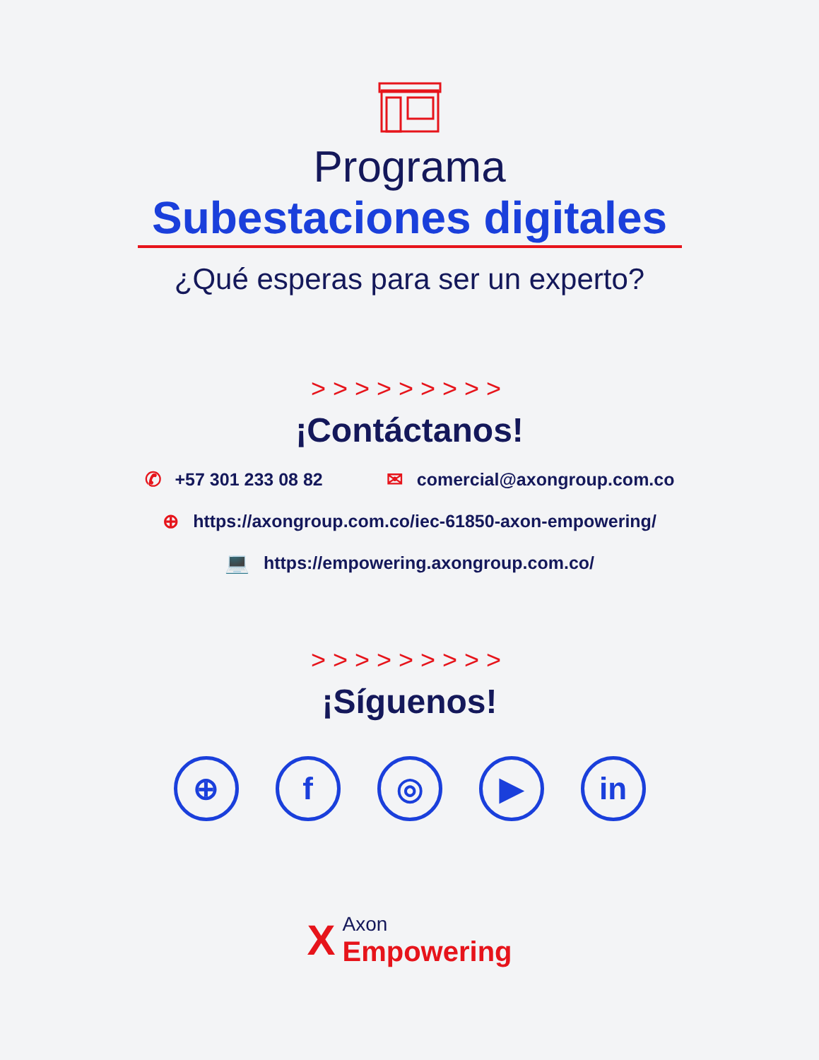Programa
Subestaciones digitales
¿Qué esperas para ser un experto?
>>>>>>>>>
¡Contáctanos!
✆ +57 301 233 08 82 ✉ comercial@axongroup.com.co
⊕ https://axongroup.com.co/iec-61850-axon-empowering/
💻 https://empowering.axongroup.com.co/
>>>>>>>>>
¡Síguenos!
⊕ f ◎ ▶ in
X
Axon
Empowering